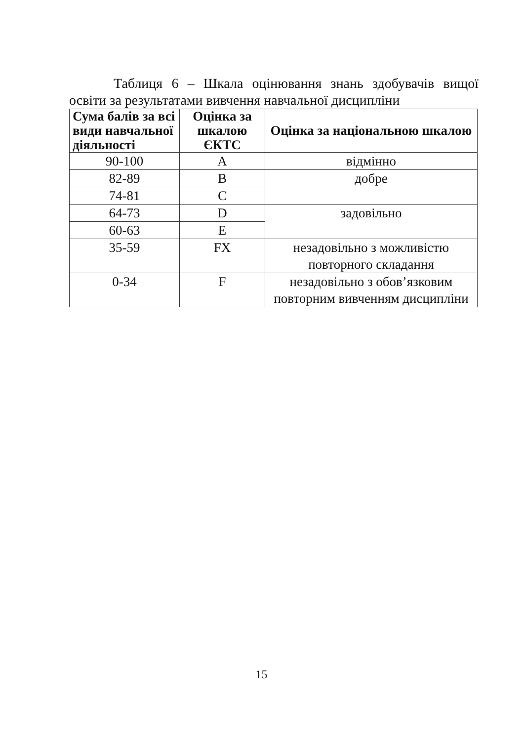Таблиця 6 – Шкала оцінювання знань здобувачів вищої освіти за результатами вивчення навчальної дисципліни
| Сума балів за всі види навчальної діяльності | Оцінка за шкалою ЄКТС | Оцінка за національною шкалою |
| --- | --- | --- |
| 90-100 | A | відмінно |
| 82-89 | B | добре |
| 74-81 | C | |
| 64-73 | D | задовільно |
| 60-63 | E | |
| 35-59 | FX | незадовільно з можливістю повторного складання |
| 0-34 | F | незадовільно з обов’язковим повторним вивченням дисципліни |
15